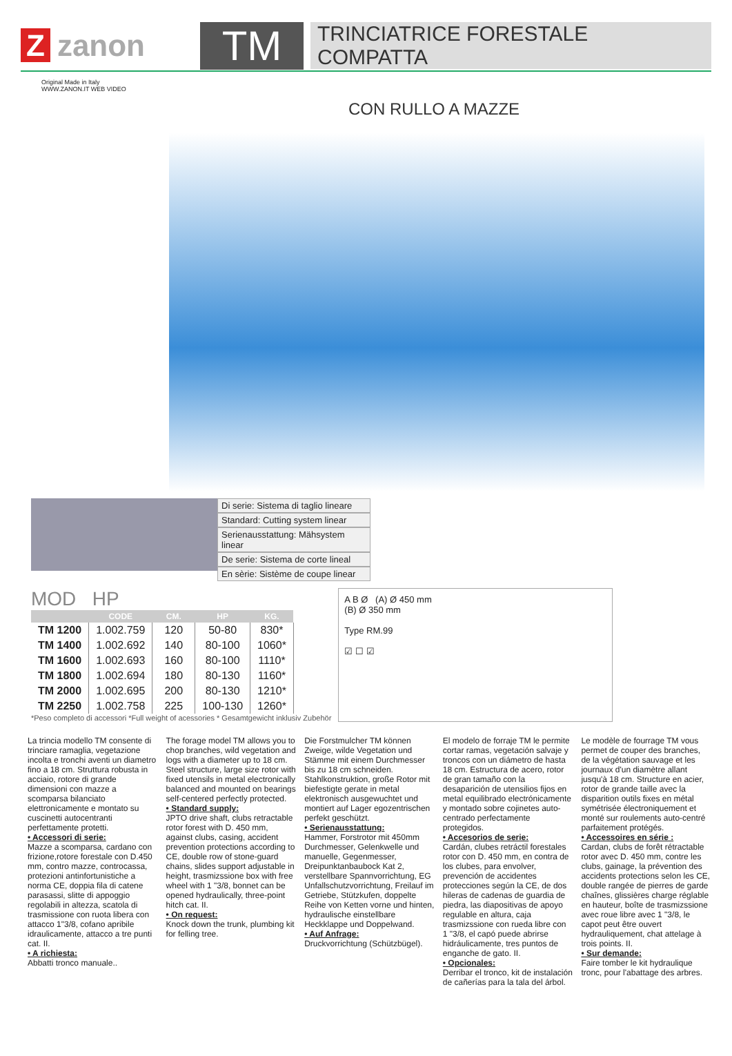Zzanon
TM
TRINCIATRICE FORESTALE
COMPATTA
Original Made in Italy
WWW.ZANON.IT WEB VIDEO
CON RULLO A MAZZE
Di serie: Sistema di taglio lineare
Standard: Cutting system linear
Serienausstattung: Mähsystem linear
De serie: Sistema de corte lineal
En sèrie: Sistème de coupe linear
MOD HP
| | CODE | CM. | HP | KG. |
| --- | --- | --- | --- | --- |
| TM 1200 | 1.002.759 | 120 | 50-80 | 830* |
| TM 1400 | 1.002.692 | 140 | 80-100 | 1060* |
| TM 1600 | 1.002.693 | 160 | 80-100 | 1110* |
| TM 1800 | 1.002.694 | 180 | 80-130 | 1160* |
| TM 2000 | 1.002.695 | 200 | 80-130 | 1210* |
| TM 2250 | 1.002.758 | 225 | 100-130 | 1260* |
*Peso completo di accessori *Full weight of acessories * Gesamtgewicht inklusiv Zubehör
A B Ø (A) Ø 450 mm
(B) Ø 350 mm
Type RM.99
☑ ☐ ☑
La trincia modello TM consente di trinciare ramaglia, vegetazione incolta e tronchi aventi un diametro fino a 18 cm. Struttura robusta in acciaio, rotore di grande dimensioni con mazze a scomparsa bilanciato elettronicamente e montato su cuscinetti autocentranti perfettamente protetti.
• Accessori di serie:
Mazze a scomparsa, cardano con frizione,rotore forestale con D.450 mm, contro mazze, controcassa, protezioni antinfortunistiche a norma CE, doppia fila di catene parasassi, slitte di appoggio regolabili in altezza, scatola di trasmissione con ruota libera con attacco 1"3/8, cofano apribile idraulicamente, attacco a tre punti cat. II.
• A richiesta:
Abbatti tronco manuale..
The forage model TM allows you to chop branches, wild vegetation and logs with a diameter up to 18 cm. Steel structure, large size rotor with fixed utensils in metal electronically balanced and mounted on bearings self-centered perfectly protected.
• Standard supply:
JPTO drive shaft, clubs retractable rotor forest with D. 450 mm, against clubs, casing, accident prevention protections according to CE, double row of stone-guard chains, slides support adjustable in height, trasmizssione box with free wheel with 1 "3/8, bonnet can be opened hydraulically, three-point hitch cat. II.
• On request:
Knock down the trunk, plumbing kit for felling tree.
Die Forstmulcher TM können Zweige, wilde Vegetation und Stämme mit einem Durchmesser bis zu 18 cm schneiden. Stahlkonstruktion, große Rotor mit biefestigte gerate in metal elektronisch ausgewuchtet und montiert auf Lager egozentrischen perfekt geschützt.
• Serienausstattung:
Hammer, Forstrotor mit 450mm Durchmesser, Gelenkwelle und manuelle, Gegenmesser, Dreipunktanbaubock Kat 2, verstellbare Spannvorrichtung, EG Unfallschutzvorrichtung, Freilauf im Getriebe, Stützkufen, doppelte Reihe von Ketten vorne und hinten, hydraulische einstellbare Heckklappe und Doppelwand.
• Auf Anfrage:
Druckvorrichtung (Schützbügel).
El modelo de forraje TM le permite cortar ramas, vegetación salvaje y troncos con un diámetro de hasta 18 cm. Estructura de acero, rotor de gran tamaño con la desaparición de utensilios fijos en metal equilibrado electrónicamente y montado sobre cojinetes auto-centrado perfectamente protegidos.
• Accesorios de serie:
Cardán, clubes retráctil forestales rotor con D. 450 mm, en contra de los clubes, para envolver, prevención de accidentes protecciones según la CE, de dos hileras de cadenas de guardia de piedra, las diapositivas de apoyo regulable en altura, caja trasmizssione con rueda libre con 1 "3/8, el capó puede abrirse hidráulicamente, tres puntos de enganche de gato. II.
• Opcionales:
Derribar el tronco, kit de instalación de cañerías para la tala del árbol.
Le modèle de fourrage TM vous permet de couper des branches, de la végétation sauvage et les journaux d'un diamètre allant jusqu'à 18 cm. Structure en acier, rotor de grande taille avec la disparition outils fixes en métal symétrisée électroniquement et monté sur roulements auto-centré parfaitement protégés.
• Accessoires en série :
Cardan, clubs de forêt rétractable rotor avec D. 450 mm, contre les clubs, gainage, la prévention des accidents protections selon les CE, double rangée de pierres de garde chaînes, glissières charge réglable en hauteur, boîte de trasmizssione avec roue libre avec 1 "3/8, le capot peut être ouvert hydrauliquement, chat attelage à trois points. II.
• Sur demande:
Faire tomber le kit hydraulique tronc, pour l'abattage des arbres.